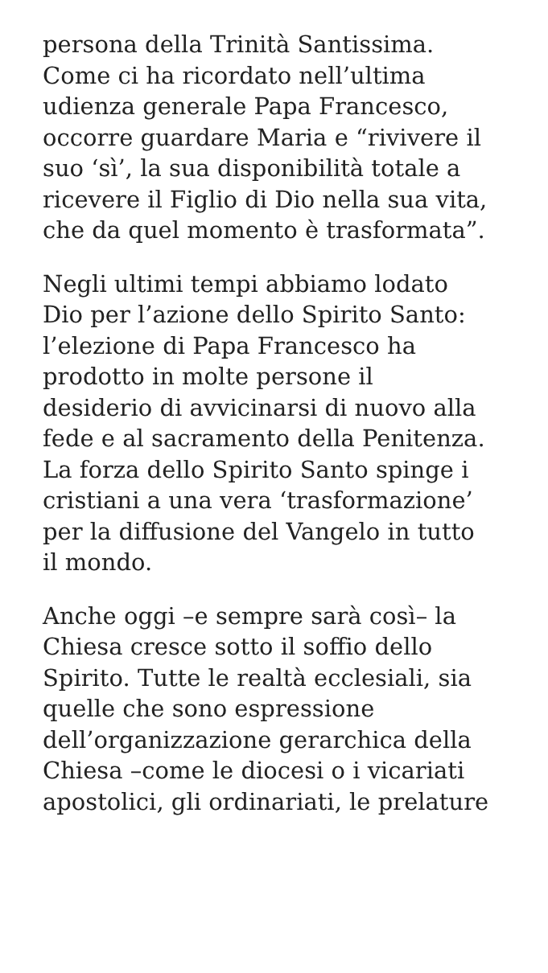persona della Trinità Santissima.
Come ci ha ricordato nell’ultima
udienza generale Papa Francesco,
occorre guardare Maria e “rivivere il
suo ‘sì’, la sua disponibilità totale a
ricevere il Figlio di Dio nella sua vita,
che da quel momento è trasformata”.
Negli ultimi tempi abbiamo lodato
Dio per l’azione dello Spirito Santo:
l’elezione di Papa Francesco ha
prodotto in molte persone il
desiderio di avvicinarsi di nuovo alla
fede e al sacramento della Penitenza.
La forza dello Spirito Santo spinge i
cristiani a una vera ‘trasformazione’
per la diffusione del Vangelo in tutto
il mondo.
Anche oggi –e sempre sarà così– la
Chiesa cresce sotto il soffio dello
Spirito. Tutte le realtà ecclesiali, sia
quelle che sono espressione
dell’organizzazione gerarchica della
Chiesa –come le diocesi o i vicariati
apostolici, gli ordinariati, le prelature